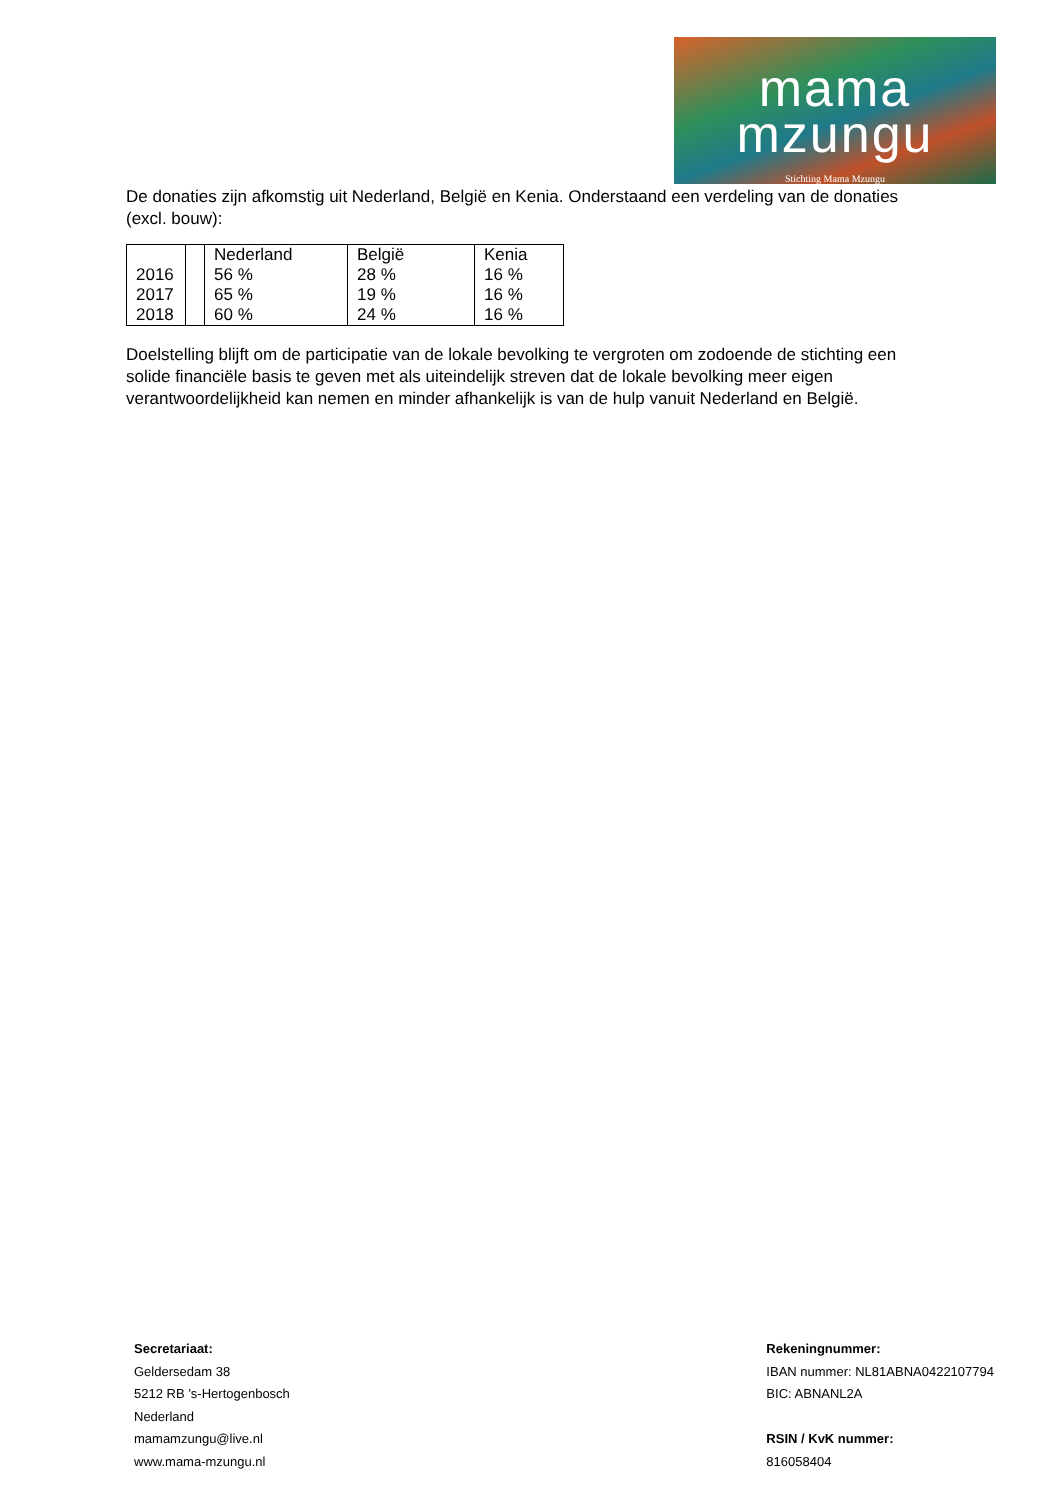mama
mzungu
Stichting Mama Mzungu
De donaties zijn afkomstig uit Nederland, België en Kenia. Onderstaand een verdeling van de donaties (excl. bouw):
| | | Nederland | België | Kenia |
| 2016 | | 56 % | 28 % | 16 % |
| 2017 | | 65 % | 19 % | 16 % |
| 2018 | | 60 % | 24 % | 16 % |
Doelstelling blijft om de participatie van de lokale bevolking te vergroten om zodoende de stichting een solide financiële basis te geven met als uiteindelijk streven dat de lokale bevolking meer eigen verantwoordelijkheid kan nemen en minder afhankelijk is van de hulp vanuit Nederland en België.
Secretariaat:
Geldersedam 38
5212 RB ’s-Hertogenbosch
Nederland
mamamzungu@live.nl
www.mama-mzungu.nl
Rekeningnummer:
IBAN nummer: NL81ABNA0422107794
BIC: ABNANL2A
RSIN / KvK nummer:
816058404